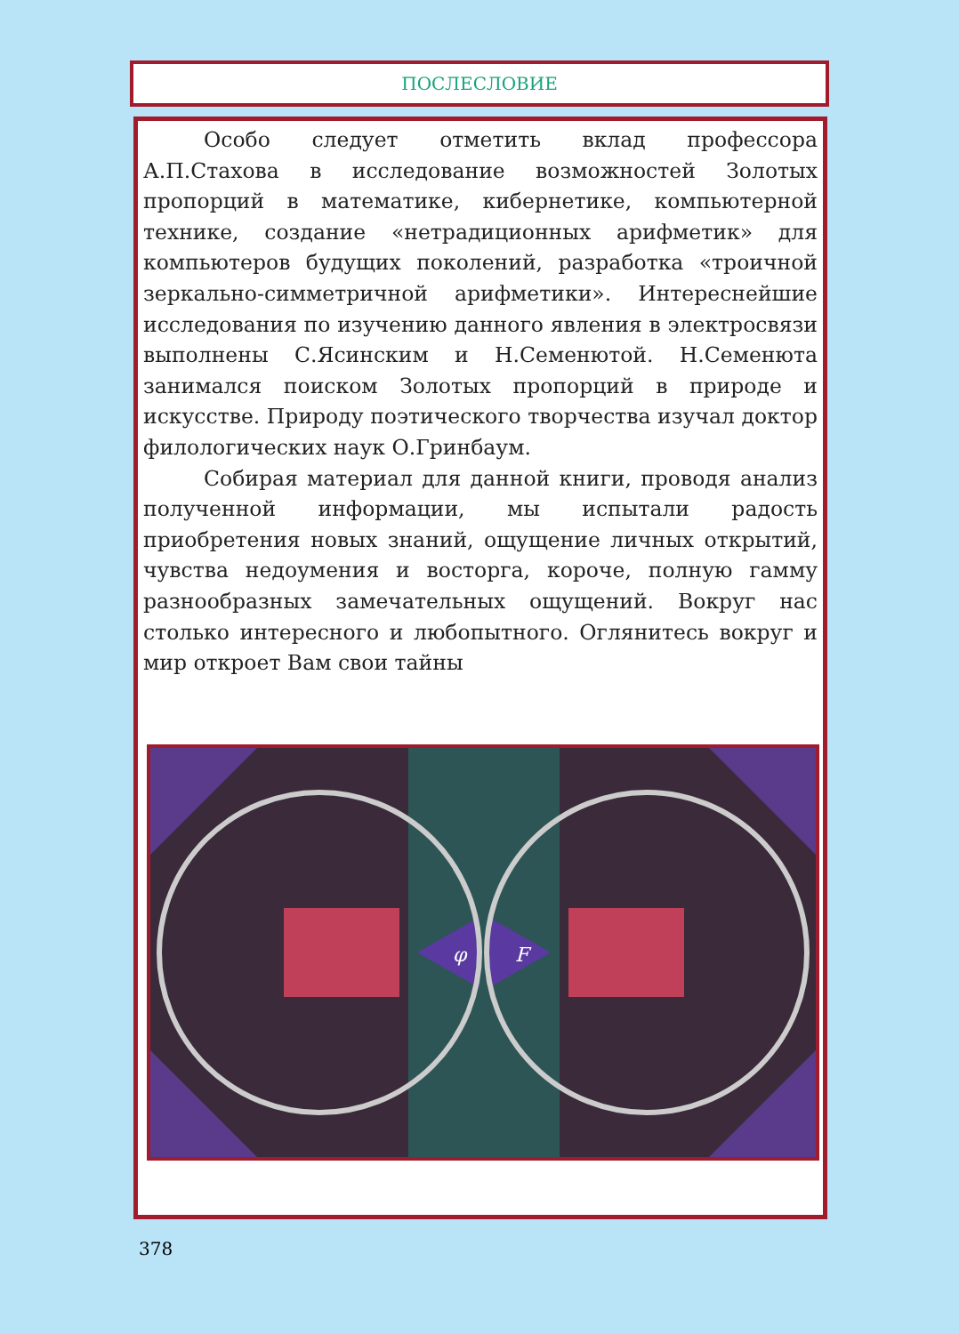ПОСЛЕСЛОВИЕ
Особо следует отметить вклад профессора А.П.Стахова в исследование возможностей Золотых пропорций в математике, кибернетике, компьютерной технике, создание «нетрадиционных арифметик» для компьютеров будущих поколений, разработка «троичной зеркально-симметричной арифметики». Интереснейшие исследования по изучению данного явления в электросвязи выполнены С.Ясинским и Н.Семенютой. Н.Семенюта занимался поиском Золотых пропорций в природе и искусстве. Природу поэтического творчества изучал доктор филологических наук О.Гринбаум.
Собирая материал для данной книги, проводя анализ полученной информации, мы испытали радость приобретения новых знаний, ощущение личных открытий, чувства недоумения и восторга, короче, полную гамму разнообразных замечательных ощущений. Вокруг нас столько интересного и любопытного. Оглянитесь вокруг и мир откроет Вам свои тайны
φ
F
378